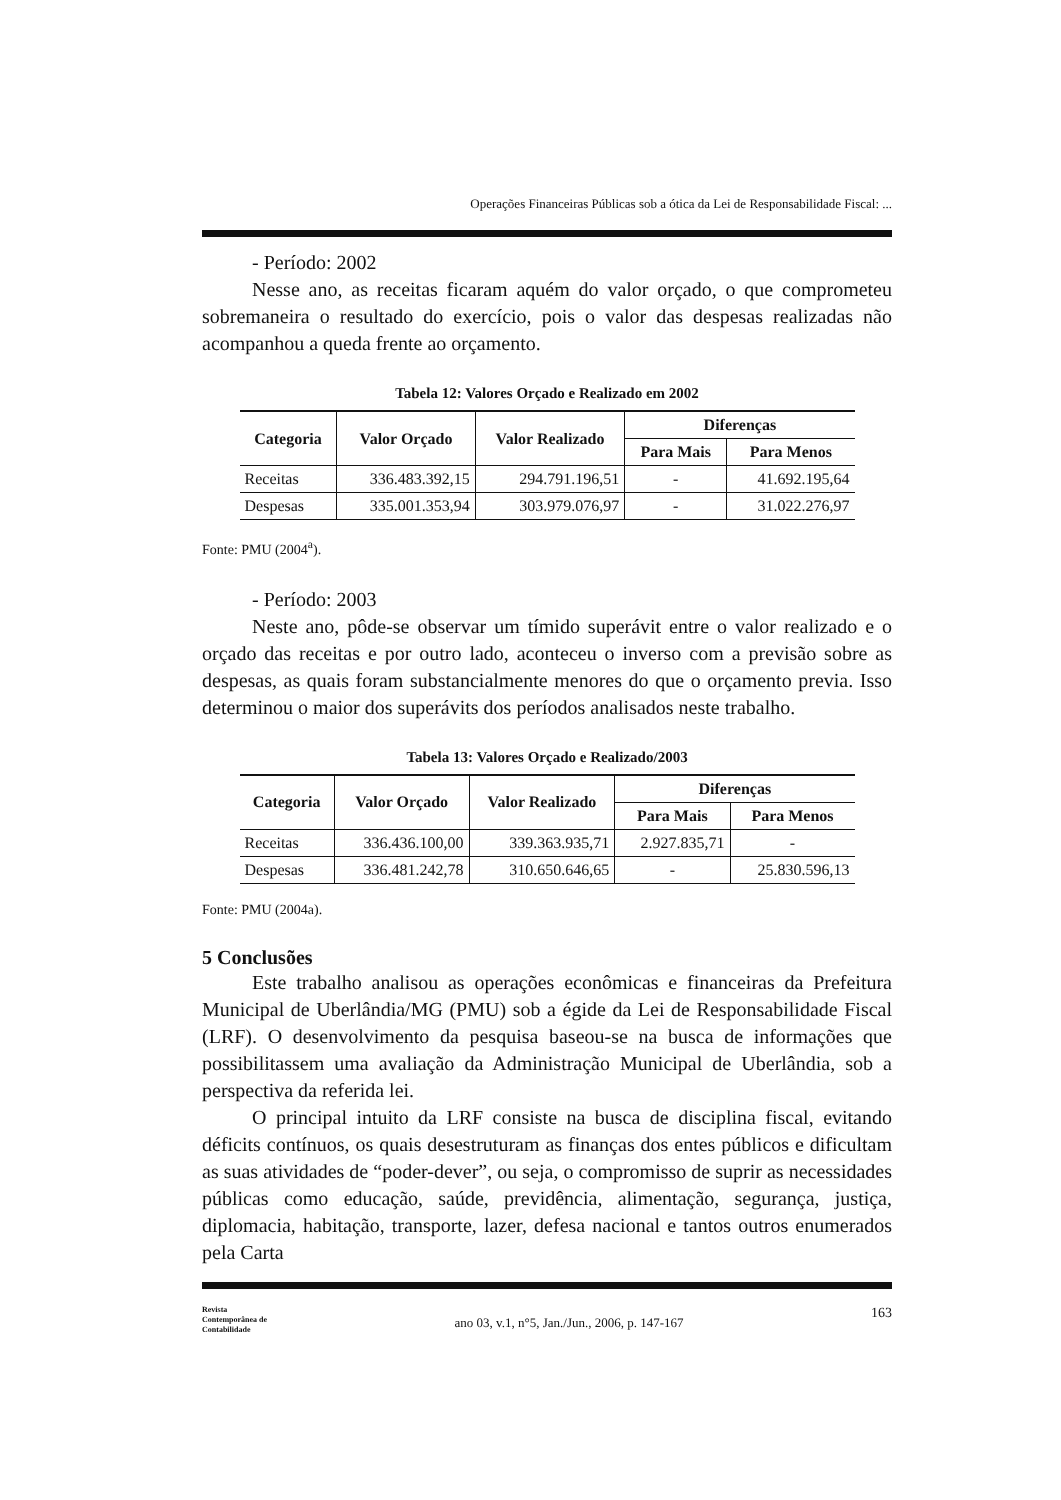Operações Financeiras Públicas sob a ótica da Lei de Responsabilidade Fiscal: ...
- Período: 2002
Nesse ano, as receitas ficaram aquém do valor orçado, o que comprometeu sobremaneira o resultado do exercício, pois o valor das despesas realizadas não acompanhou a queda frente ao orçamento.
Tabela 12: Valores Orçado e Realizado em 2002
| Categoria | Valor Orçado | Valor Realizado | Diferenças | |
| --- | --- | --- | --- | --- |
| | | | Para Mais | Para Menos |
| Receitas | 336.483.392,15 | 294.791.196,51 | - | 41.692.195,64 |
| Despesas | 335.001.353,94 | 303.979.076,97 | - | 31.022.276,97 |
Fonte: PMU (2004<sup>a</sup>).
- Período: 2003
Neste ano, pôde-se observar um tímido superávit entre o valor realizado e o orçado das receitas e por outro lado, aconteceu o inverso com a previsão sobre as despesas, as quais foram substancialmente menores do que o orçamento previa. Isso determinou o maior dos superávits dos períodos analisados neste trabalho.
Tabela 13: Valores Orçado e Realizado/2003
| Categoria | Valor Orçado | Valor Realizado | Diferenças | |
| --- | --- | --- | --- | --- |
| | | | Para Mais | Para Menos |
| Receitas | 336.436.100,00 | 339.363.935,71 | 2.927.835,71 | - |
| Despesas | 336.481.242,78 | 310.650.646,65 | - | 25.830.596,13 |
Fonte: PMU (2004a).
5 Conclusões
Este trabalho analisou as operações econômicas e financeiras da Prefeitura Municipal de Uberlândia/MG (PMU) sob a égide da Lei de Responsabilidade Fiscal (LRF). O desenvolvimento da pesquisa baseou-se na busca de informações que possibilitassem uma avaliação da Administração Municipal de Uberlândia, sob a perspectiva da referida lei.
O principal intuito da LRF consiste na busca de disciplina fiscal, evitando déficits contínuos, os quais desestruturam as finanças dos entes públicos e dificultam as suas atividades de “poder-dever”, ou seja, o compromisso de suprir as necessidades públicas como educação, saúde, previdência, alimentação, segurança, justiça, diplomacia, habitação, transporte, lazer, defesa nacional e tantos outros enumerados pela Carta
Revista
Contemporânea de
Contabilidade
ano 03, v.1, n°5, Jan./Jun., 2006, p. 147-167
163